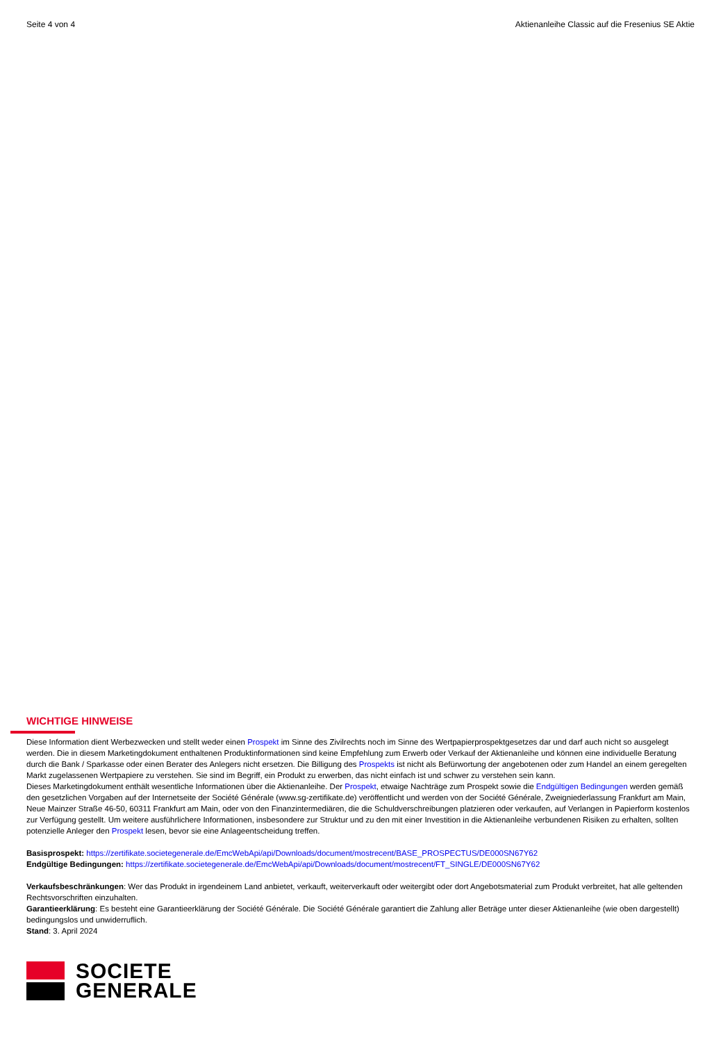Seite 4 von 4 Aktienanleihe Classic auf die Fresenius SE Aktie
WICHTIGE HINWEISE
Diese Information dient Werbezwecken und stellt weder einen Prospekt im Sinne des Zivilrechts noch im Sinne des Wertpapierprospektgesetzes dar und darf auch nicht so ausgelegt werden. Die in diesem Marketingdokument enthaltenen Produktinformationen sind keine Empfehlung zum Erwerb oder Verkauf der Aktienanleihe und können eine individuelle Beratung durch die Bank / Sparkasse oder einen Berater des Anlegers nicht ersetzen. Die Billigung des Prospekts ist nicht als Befürwortung der angebotenen oder zum Handel an einem geregelten Markt zugelassenen Wertpapiere zu verstehen. Sie sind im Begriff, ein Produkt zu erwerben, das nicht einfach ist und schwer zu verstehen sein kann.
Dieses Marketingdokument enthält wesentliche Informationen über die Aktienanleihe. Der Prospekt, etwaige Nachträge zum Prospekt sowie die Endgültigen Bedingungen werden gemäß den gesetzlichen Vorgaben auf der Internetseite der Société Générale (www.sg-zertifikate.de) veröffentlicht und werden von der Société Générale, Zweigniederlassung Frankfurt am Main, Neue Mainzer Straße 46-50, 60311 Frankfurt am Main, oder von den Finanzintermediären, die die Schuldverschreibungen platzieren oder verkaufen, auf Verlangen in Papierform kostenlos zur Verfügung gestellt. Um weitere ausführlichere Informationen, insbesondere zur Struktur und zu den mit einer Investition in die Aktienanleihe verbundenen Risiken zu erhalten, sollten potenzielle Anleger den Prospekt lesen, bevor sie eine Anlageentscheidung treffen.
Basisprospekt: https://zertifikate.societegenerale.de/EmcWebApi/api/Downloads/document/mostrecent/BASE_PROSPECTUS/DE000SN67Y62
Endgültige Bedingungen: https://zertifikate.societegenerale.de/EmcWebApi/api/Downloads/document/mostrecent/FT_SINGLE/DE000SN67Y62
Verkaufsbeschränkungen: Wer das Produkt in irgendeinem Land anbietet, verkauft, weiterverkauft oder weitergibt oder dort Angebotsmaterial zum Produkt verbreitet, hat alle geltenden Rechtsvorschriften einzuhalten.
Garantieerklärung: Es besteht eine Garantieerklärung der Société Générale. Die Société Générale garantiert die Zahlung aller Beträge unter dieser Aktienanleihe (wie oben dargestellt) bedingungslos und unwiderruflich.
Stand: 3. April 2024
SOCIETE
GENERALE